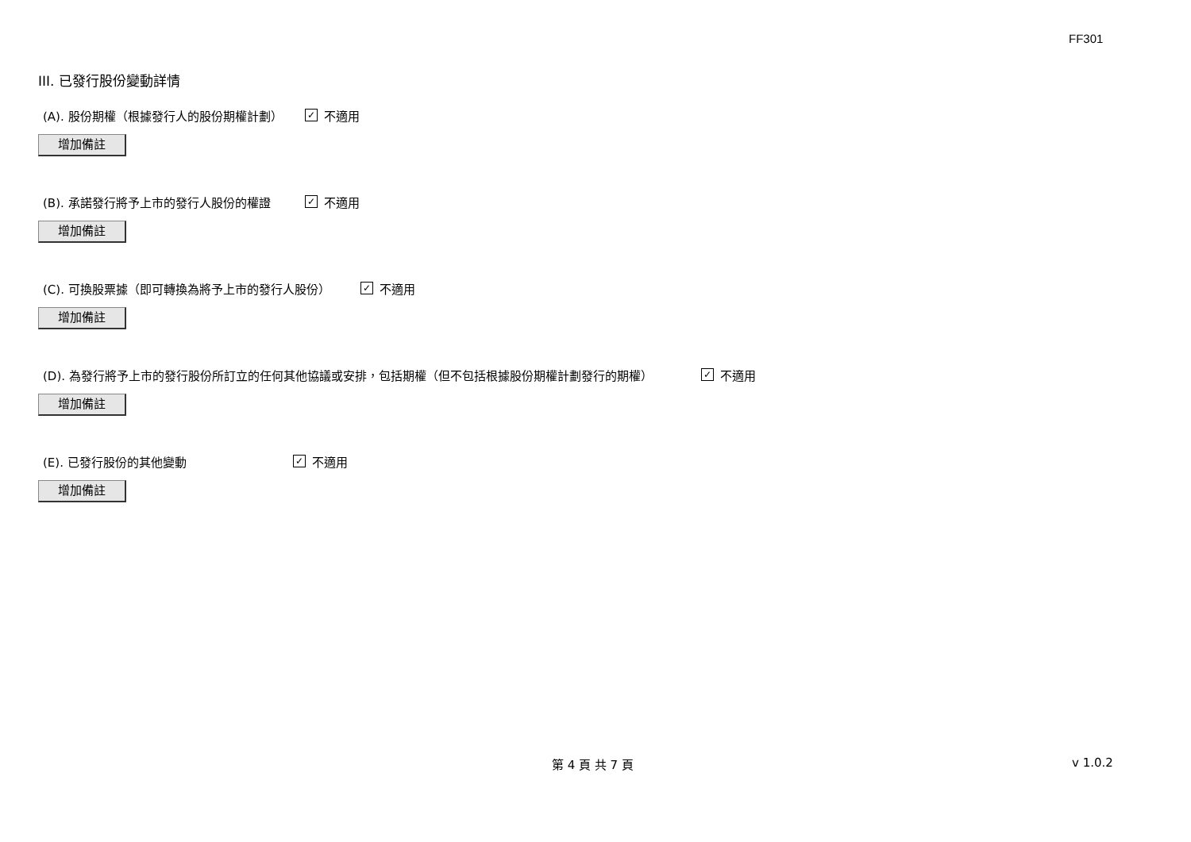FF301
III. 已發行股份變動詳情
(A). 股份期權（根據發行人的股份期權計劃） ✓ 不適用
增加備註
(B). 承諾發行將予上市的發行人股份的權證 ✓ 不適用
增加備註
(C). 可換股票據（即可轉換為將予上市的發行人股份） ✓ 不適用
增加備註
(D). 為發行將予上市的發行股份所訂立的任何其他協議或安排，包括期權（但不包括根據股份期權計劃發行的期權） ✓ 不適用
增加備註
(E). 已發行股份的其他變動 ✓ 不適用
增加備註
第 4 頁 共 7 頁 v 1.0.2